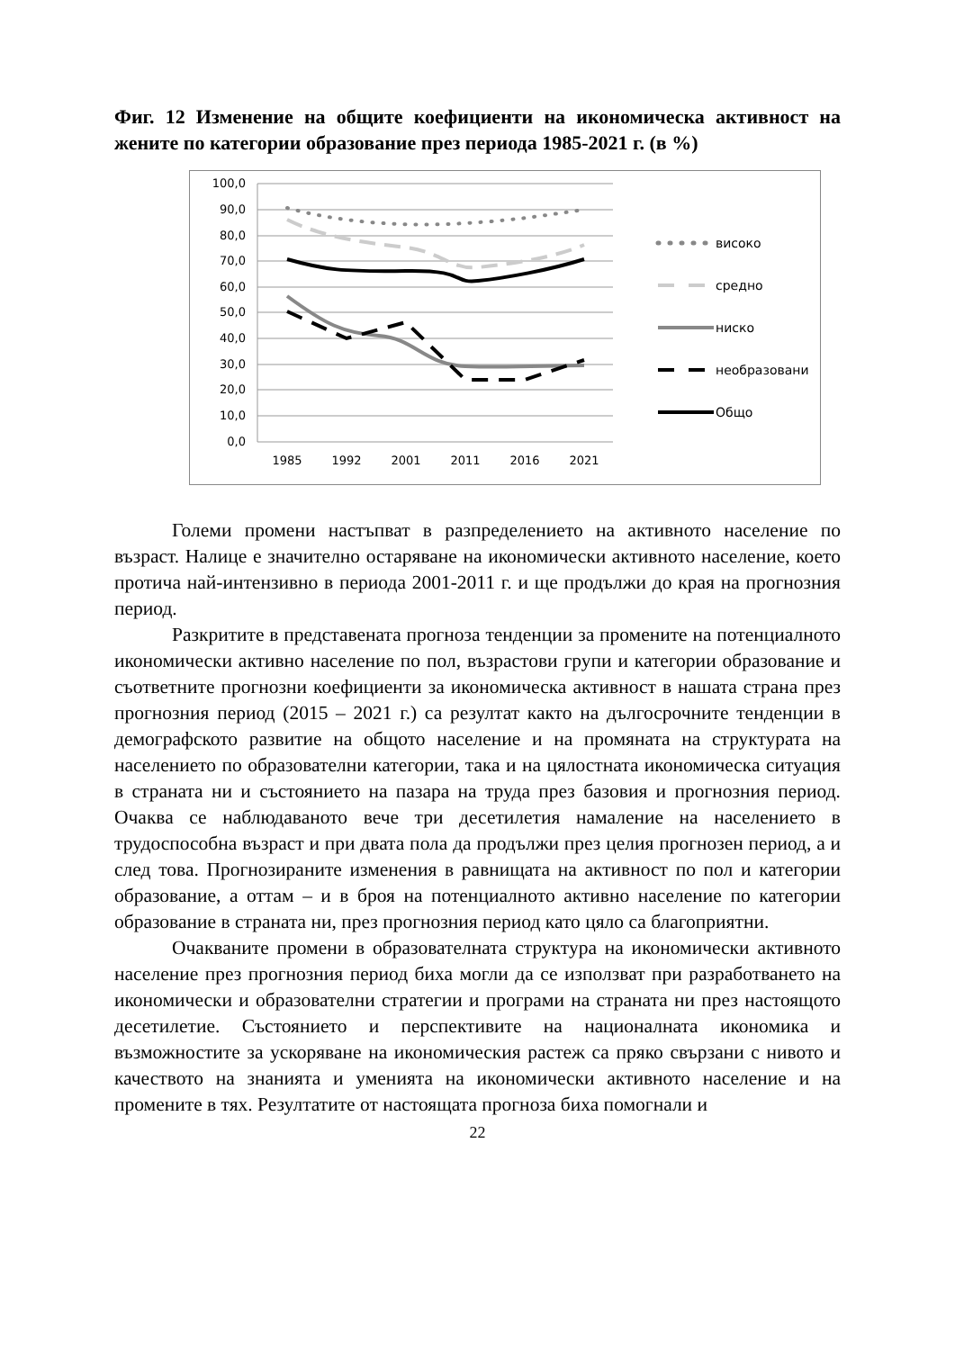Фиг. 12 Изменение на общите коефициенти на икономическа активност на жените по категории образование през периода 1985-2021 г. (в %)
100,0
90,0
80,0
70,0
60,0
50,0
40,0
30,0
20,0
10,0
0,0
1985
1992
2001
2011
2016
2021
високо
средно
ниско
необразовани
Общо
Големи промени настъпват в разпределението на активното население по възраст. Налице е значително остаряване на икономически активното население, което протича най-интензивно в периода 2001-2011 г. и ще продължи до края на прогнозния период.
Разкритите в представената прогноза тенденции за промените на потенциалното икономически активно население по пол, възрастови групи и категории образование и съответните прогнозни коефициенти за икономическа активност в нашата страна през прогнозния период (2015 – 2021 г.) са резултат както на дългосрочните тенденции в демографското развитие на общото население и на промяната на структурата на населението по образователни категории, така и на цялостната икономическа ситуация в страната ни и състоянието на пазара на труда през базовия и прогнозния период. Очаква се наблюдаваното вече три десетилетия намаление на населението в трудоспособна възраст и при двата пола да продължи през целия прогнозен период, а и след това. Прогнозираните изменения в равнищата на активност по пол и категории образование, а оттам – и в броя на потенциалното активно население по категории образование в страната ни, през прогнозния период като цяло са благоприятни.
Очакваните промени в образователната структура на икономически активното население през прогнозния период биха могли да се използват при разработването на икономически и образователни стратегии и програми на страната ни през настоящото десетилетие. Състоянието и перспективите на националната икономика и възможностите за ускоряване на икономическия растеж са пряко свързани с нивото и качеството на знанията и уменията на икономически активното население и на промените в тях. Резултатите от настоящата прогноза биха помогнали и
22